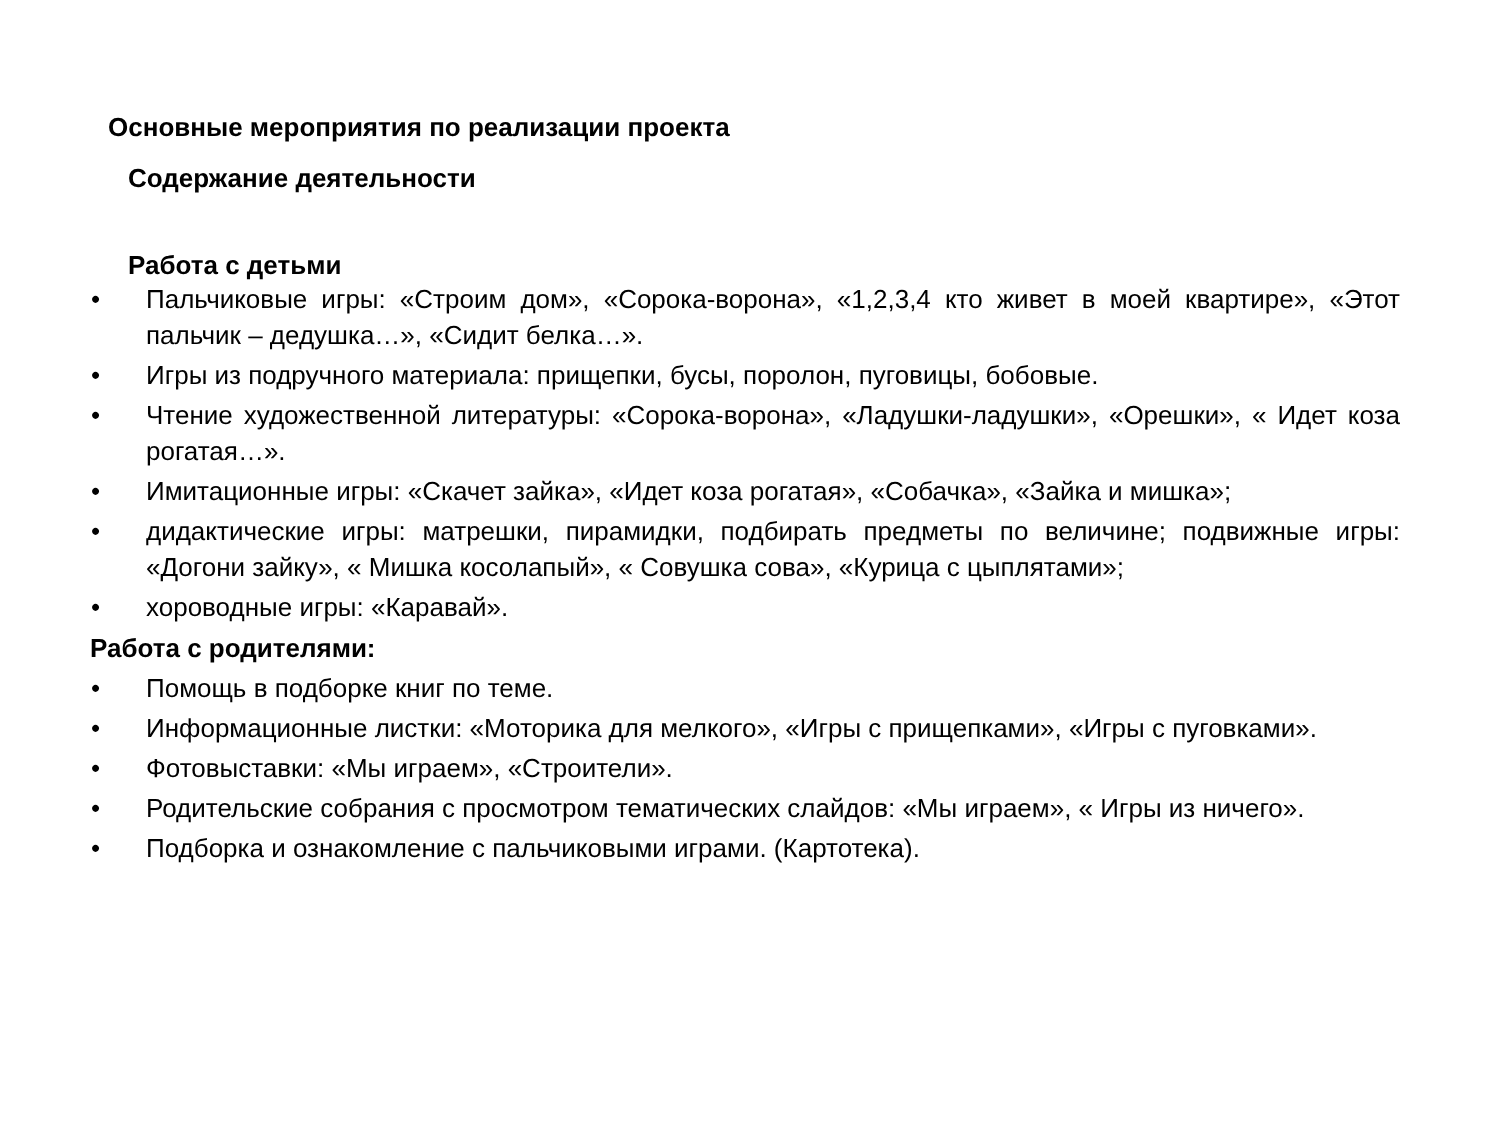Основные мероприятия по реализации проекта
Содержание деятельности
Работа с детьми
• Пальчиковые игры: «Строим дом», «Сорока-ворона», «1,2,3,4 кто живет в моей квартире», «Этот пальчик – дедушка…», «Сидит белка…».
• Игры из подручного материала: прищепки, бусы, поролон, пуговицы, бобовые.
• Чтение художественной литературы: «Сорока-ворона», «Ладушки-ладушки», «Орешки», « Идет коза рогатая…».
• Имитационные игры: «Скачет зайка», «Идет коза рогатая», «Собачка», «Зайка и мишка»;
• дидактические игры: матрешки, пирамидки, подбирать предметы по величине; подвижные игры: «Догони зайку», « Мишка косолапый», « Совушка сова», «Курица с цыплятами»;
• хороводные игры: «Каравай».
Работа с родителями:
• Помощь в подборке книг по теме.
• Информационные листки: «Моторика для мелкого», «Игры с прищепками», «Игры с пуговками».
• Фотовыставки: «Мы играем», «Строители».
• Родительские собрания с просмотром тематических слайдов: «Мы играем», « Игры из ничего».
• Подборка и ознакомление с пальчиковыми играми. (Картотека).